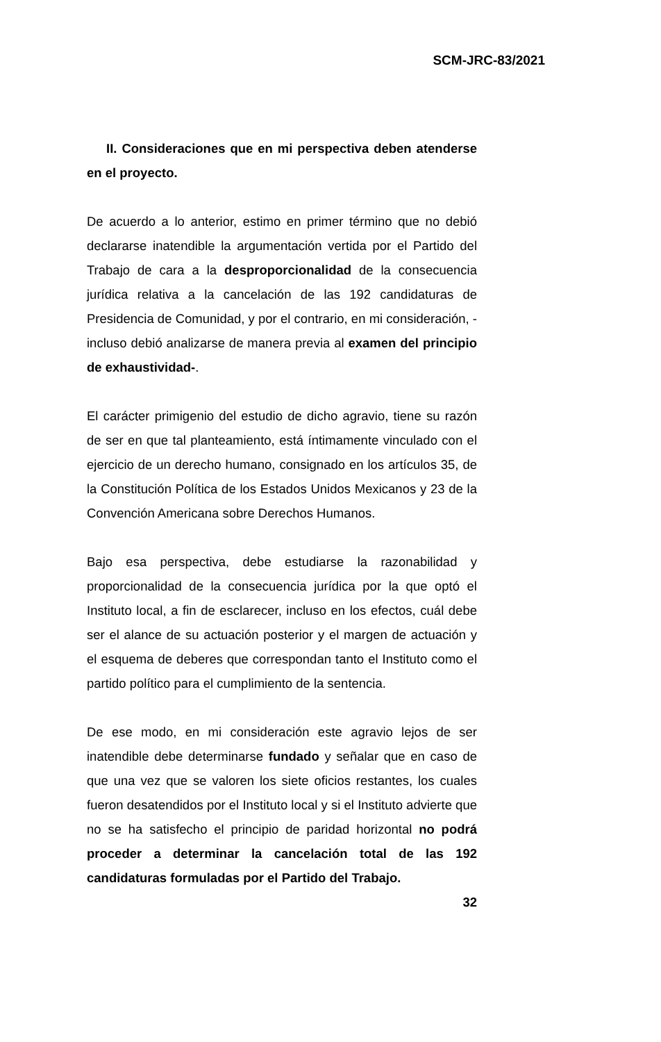SCM-JRC-83/2021
II. Consideraciones que en mi perspectiva deben atenderse en el proyecto.
De acuerdo a lo anterior, estimo en primer término que no debió declararse inatendible la argumentación vertida por el Partido del Trabajo de cara a la desproporcionalidad de la consecuencia jurídica relativa a la cancelación de las 192 candidaturas de Presidencia de Comunidad, y por el contrario, en mi consideración, -incluso debió analizarse de manera previa al examen del principio de exhaustividad-.
El carácter primigenio del estudio de dicho agravio, tiene su razón de ser en que tal planteamiento, está íntimamente vinculado con el ejercicio de un derecho humano, consignado en los artículos 35, de la Constitución Política de los Estados Unidos Mexicanos y 23 de la Convención Americana sobre Derechos Humanos.
Bajo esa perspectiva, debe estudiarse la razonabilidad y proporcionalidad de la consecuencia jurídica por la que optó el Instituto local, a fin de esclarecer, incluso en los efectos, cuál debe ser el alance de su actuación posterior y el margen de actuación y el esquema de deberes que correspondan tanto el Instituto como el partido político para el cumplimiento de la sentencia.
De ese modo, en mi consideración este agravio lejos de ser inatendible debe determinarse fundado y señalar que en caso de que una vez que se valoren los siete oficios restantes, los cuales fueron desatendidos por el Instituto local y si el Instituto advierte que no se ha satisfecho el principio de paridad horizontal no podrá proceder a determinar la cancelación total de las 192 candidaturas formuladas por el Partido del Trabajo.
32